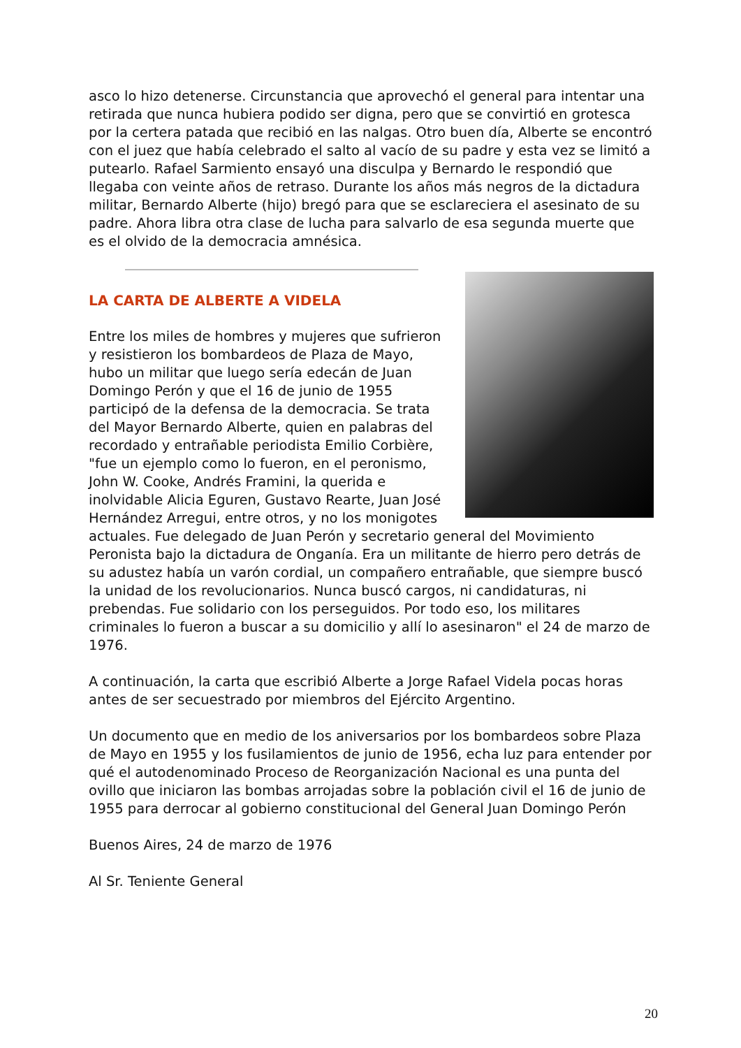asco lo hizo detenerse. Circunstancia que aprovechó el general para intentar una retirada que nunca hubiera podido ser digna, pero que se convirtió en grotesca por la certera patada que recibió en las nalgas. Otro buen día, Alberte se encontró con el juez que había celebrado el salto al vacío de su padre y esta vez se limitó a putearlo. Rafael Sarmiento ensayó una disculpa y Bernardo le respondió que llegaba con veinte años de retraso. Durante los años más negros de la dictadura militar, Bernardo Alberte (hijo) bregó para que se esclareciera el asesinato de su padre. Ahora libra otra clase de lucha para salvarlo de esa segunda muerte que es el olvido de la democracia amnésica.
LA CARTA DE ALBERTE A VIDELA
Entre los miles de hombres y mujeres que sufrieron y resistieron los bombardeos de Plaza de Mayo, hubo un militar que luego sería edecán de Juan Domingo Perón y que el 16 de junio de 1955 participó de la defensa de la democracia. Se trata del Mayor Bernardo Alberte, quien en palabras del recordado y entrañable periodista Emilio Corbière, "fue un ejemplo como lo fueron, en el peronismo, John W. Cooke, Andrés Framini, la querida e inolvidable Alicia Eguren, Gustavo Rearte, Juan José Hernández Arregui, entre otros, y no los monigotes actuales. Fue delegado de Juan Perón y secretario general del Movimiento Peronista bajo la dictadura de Onganía. Era un militante de hierro pero detrás de su adustez había un varón cordial, un compañero entrañable, que siempre buscó la unidad de los revolucionarios. Nunca buscó cargos, ni candidaturas, ni prebendas. Fue solidario con los perseguidos. Por todo eso, los militares criminales lo fueron a buscar a su domicilio y allí lo asesinaron" el 24 de marzo de 1976.
A continuación, la carta que escribió Alberte a Jorge Rafael Videla pocas horas antes de ser secuestrado por miembros del Ejército Argentino.
Un documento que en medio de los aniversarios por los bombardeos sobre Plaza de Mayo en 1955 y los fusilamientos de junio de 1956, echa luz para entender por qué el autodenominado Proceso de Reorganización Nacional es una punta del ovillo que iniciaron las bombas arrojadas sobre la población civil el 16 de junio de 1955 para derrocar al gobierno constitucional del General Juan Domingo Perón
Buenos Aires, 24 de marzo de 1976
Al Sr. Teniente General
20